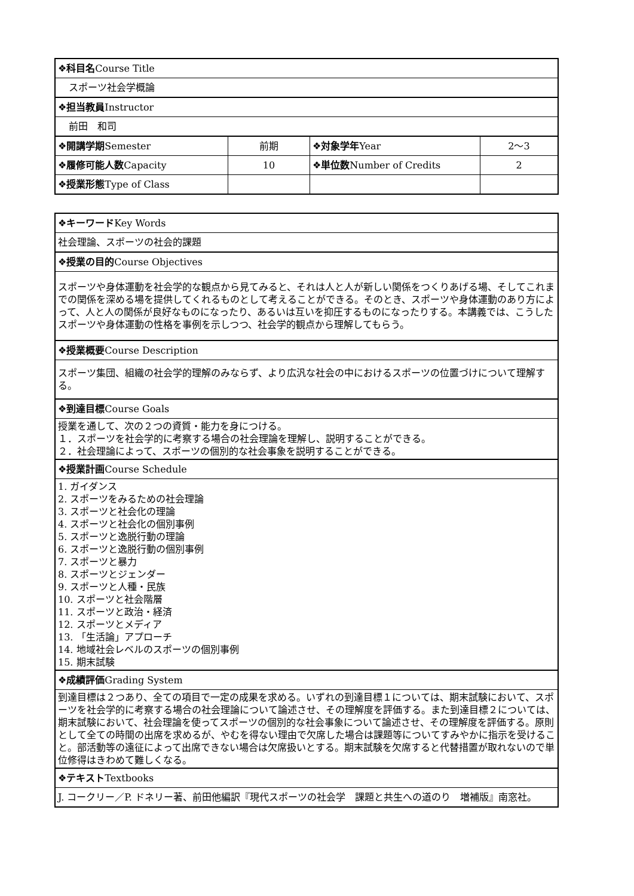| ❖科目名 Course Title | | | |
| スポーツ社会学概論 | | | |
| ❖担当教員 Instructor | | | |
| 前田 和司 | | | |
| ❖開講学期 Semester | 前期 | ❖対象学年 Year | 2〜3 |
| ❖履修可能人数 Capacity | 10 | ❖単位数 Number of Credits | 2 |
| ❖授業形態 Type of Class | | | |
| ❖キーワード Key Words |
| 社会理論、スポーツの社会的課題 |
| ❖授業の目的 Course Objectives |
| スポーツや身体運動を社会学的な観点から見てみると、それは人と人が新しい関係をつくりあげる場、そしてこれまでの関係を深める場を提供してくれるものとして考えることができる。そのとき、スポーツや身体運動のあり方によって、人と人の関係が良好なものになったり、あるいは互いを抑圧するものになったりする。本講義では、こうしたスポーツや身体運動の性格を事例を示しつつ、社会学的観点から理解してもらう。 |
| ❖授業概要 Course Description |
| スポーツ集団、組織の社会学的理解のみならず、より広汎な社会の中におけるスポーツの位置づけについて理解する。 |
| ❖到達目標 Course Goals |
| 授業を通して、次の２つの資質・能力を身につける。 １．スポーツを社会学的に考察する場合の社会理論を理解し、説明することができる。 ２．社会理論によって、スポーツの個別的な社会事象を説明することができる。 |
| ❖授業計画 Course Schedule |
| 1. ガイダンス 2. スポーツをみるための社会理論 3. スポーツと社会化の理論 4. スポーツと社会化の個別事例 5. スポーツと逸脱行動の理論 6. スポーツと逸脱行動の個別事例 7. スポーツと暴力 8. スポーツとジェンダー 9. スポーツと人種・民族 10. スポーツと社会階層 11. スポーツと政治・経済 12. スポーツとメディア 13. 「生活論」アプローチ 14. 地域社会レベルのスポーツの個別事例 15. 期末試験 |
| ❖成績評価 Grading System |
| 到達目標は２つあり、全ての項目で一定の成果を求める。いずれの到達目標１については、期末試験において、スポーツを社会学的に考察する場合の社会理論について論述させ、その理解度を評価する。また到達目標２については、期末試験において、社会理論を使ってスポーツの個別的な社会事象について論述させ、その理解度を評価する。原則として全ての時間の出席を求めるが、やむを得ない理由で欠席した場合は課題等についてすみやかに指示を受けること。部活動等の遠征によって出席できない場合は欠席扱いとする。期末試験を欠席すると代替措置が取れないので単位修得はきわめて難しくなる。 |
| ❖テキスト Textbooks |
| J. コークリー／P. ドネリー著、前田他編訳『現代スポーツの社会学 課題と共生への道のり 増補版』南窓社。 |